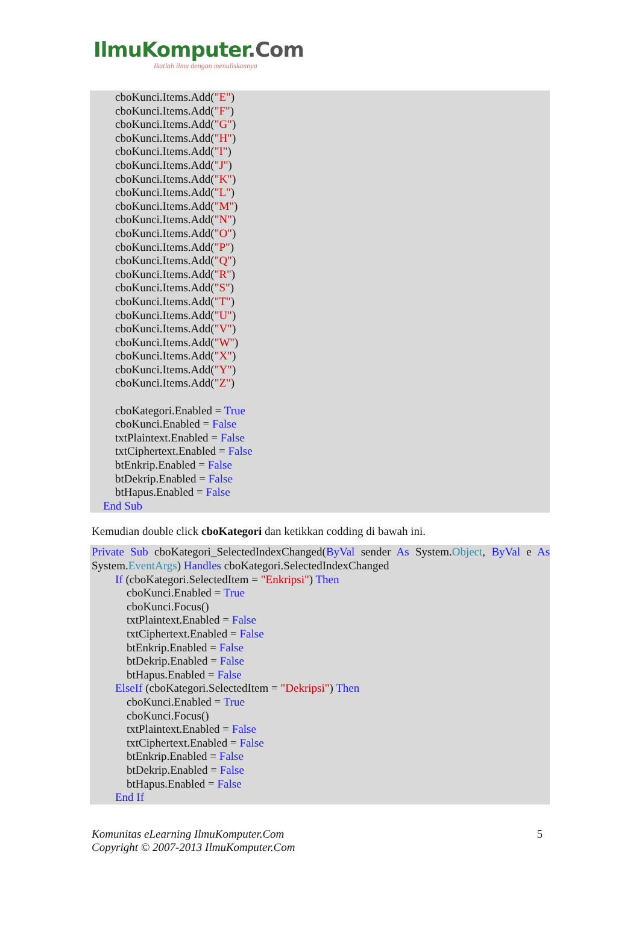IlmuKomputer.Com
Ikatlah ilmu dengan menuliskannya
cboKunci.Items.Add("E")
cboKunci.Items.Add("F")
cboKunci.Items.Add("G")
cboKunci.Items.Add("H")
cboKunci.Items.Add("I")
cboKunci.Items.Add("J")
cboKunci.Items.Add("K")
cboKunci.Items.Add("L")
cboKunci.Items.Add("M")
cboKunci.Items.Add("N")
cboKunci.Items.Add("O")
cboKunci.Items.Add("P")
cboKunci.Items.Add("Q")
cboKunci.Items.Add("R")
cboKunci.Items.Add("S")
cboKunci.Items.Add("T")
cboKunci.Items.Add("U")
cboKunci.Items.Add("V")
cboKunci.Items.Add("W")
cboKunci.Items.Add("X")
cboKunci.Items.Add("Y")
cboKunci.Items.Add("Z")
cboKategori.Enabled = True
cboKunci.Enabled = False
txtPlaintext.Enabled = False
txtCiphertext.Enabled = False
btEnkrip.Enabled = False
btDekrip.Enabled = False
btHapus.Enabled = False
End Sub
Kemudian double click cboKategori dan ketikkan codding di bawah ini.
Private Sub cboKategori_SelectedIndexChanged(ByVal sender As System.Object, ByVal e As System.EventArgs) Handles cboKategori.SelectedIndexChanged
If (cboKategori.SelectedItem = "Enkripsi") Then
cboKunci.Enabled = True
cboKunci.Focus()
txtPlaintext.Enabled = False
txtCiphertext.Enabled = False
btEnkrip.Enabled = False
btDekrip.Enabled = False
btHapus.Enabled = False
ElseIf (cboKategori.SelectedItem = "Dekripsi") Then
cboKunci.Enabled = True
cboKunci.Focus()
txtPlaintext.Enabled = False
txtCiphertext.Enabled = False
btEnkrip.Enabled = False
btDekrip.Enabled = False
btHapus.Enabled = False
End If
Komunitas eLearning IlmuKomputer.Com
Copyright © 2007-2013 IlmuKomputer.Com
5